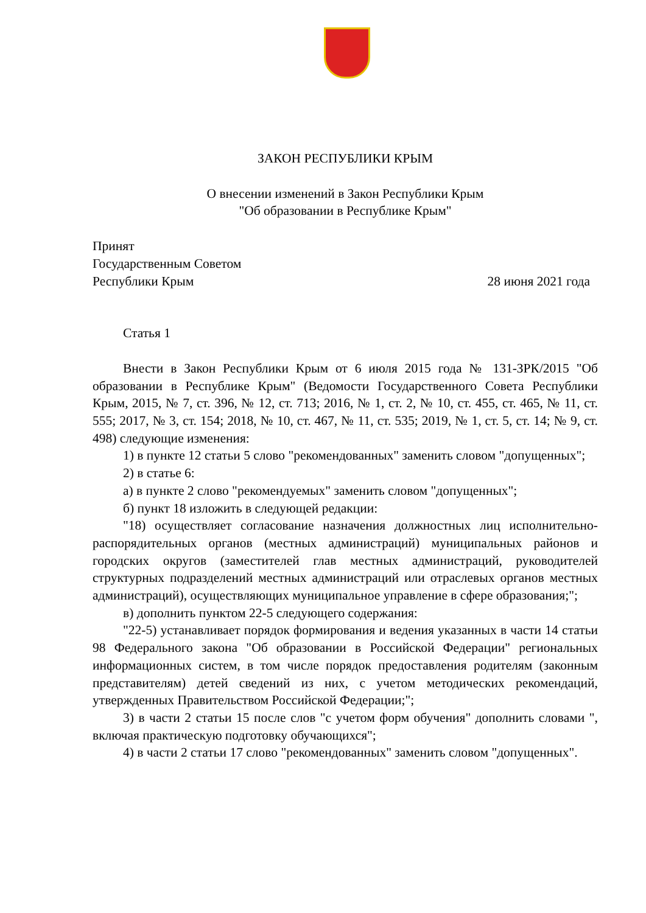ЗАКОН РЕСПУБЛИКИ КРЫМ
О внесении изменений в Закон Республики Крым
"Об образовании в Республике Крым"
Принят
Государственным Советом
Республики Крым 28 июня 2021 года
Статья 1
Внести в Закон Республики Крым от 6 июля 2015 года № 131-ЗРК/2015 "Об образовании в Республике Крым" (Ведомости Государственного Совета Республики Крым, 2015, № 7, ст. 396, № 12, ст. 713; 2016, № 1, ст. 2, № 10, ст. 455, ст. 465, № 11, ст. 555; 2017, № 3, ст. 154; 2018, № 10, ст. 467, № 11, ст. 535; 2019, № 1, ст. 5, ст. 14; № 9, ст. 498) следующие изменения:
1) в пункте 12 статьи 5 слово "рекомендованных" заменить словом "допущенных";
2) в статье 6:
а) в пункте 2 слово "рекомендуемых" заменить словом "допущенных";
б) пункт 18 изложить в следующей редакции:
"18) осуществляет согласование назначения должностных лиц исполнительно-распорядительных органов (местных администраций) муниципальных районов и городских округов (заместителей глав местных администраций, руководителей структурных подразделений местных администраций или отраслевых органов местных администраций), осуществляющих муниципальное управление в сфере образования;";
в) дополнить пунктом 22-5 следующего содержания:
"22-5) устанавливает порядок формирования и ведения указанных в части 14 статьи 98 Федерального закона "Об образовании в Российской Федерации" региональных информационных систем, в том числе порядок предоставления родителям (законным представителям) детей сведений из них, с учетом методических рекомендаций, утвержденных Правительством Российской Федерации;";
3) в части 2 статьи 15 после слов "с учетом форм обучения" дополнить словами ", включая практическую подготовку обучающихся";
4) в части 2 статьи 17 слово "рекомендованных" заменить словом "допущенных".